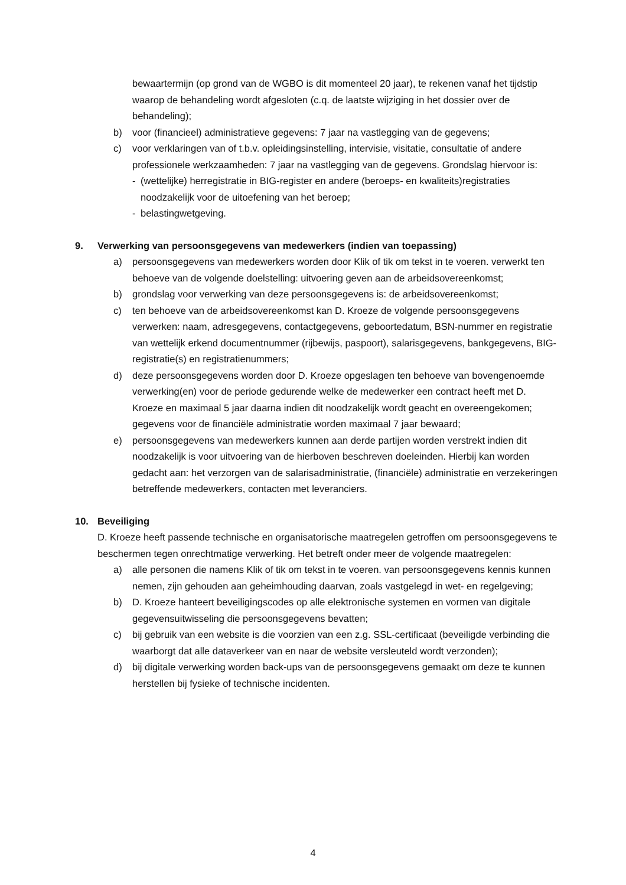bewaartermijn (op grond van de WGBO is dit momenteel 20 jaar), te rekenen vanaf het tijdstip waarop de behandeling wordt afgesloten (c.q. de laatste wijziging in het dossier over de behandeling);
b) voor (financieel) administratieve gegevens: 7 jaar na vastlegging van de gegevens;
c) voor verklaringen van of t.b.v. opleidingsinstelling, intervisie, visitatie, consultatie of andere professionele werkzaamheden: 7 jaar na vastlegging van de gegevens. Grondslag hiervoor is:
- (wettelijke) herregistratie in BIG-register en andere (beroeps- en kwaliteits)registraties noodzakelijk voor de uitoefening van het beroep;
- belastingwetgeving.
9. Verwerking van persoonsgegevens van medewerkers (indien van toepassing)
a) persoonsgegevens van medewerkers worden door Klik of tik om tekst in te voeren. verwerkt ten behoeve van de volgende doelstelling: uitvoering geven aan de arbeidsovereenkomst;
b) grondslag voor verwerking van deze persoonsgegevens is: de arbeidsovereenkomst;
c) ten behoeve van de arbeidsovereenkomst kan D. Kroeze de volgende persoonsgegevens verwerken: naam, adresgegevens, contactgegevens, geboortedatum, BSN-nummer en registratie van wettelijk erkend documentnummer (rijbewijs, paspoort), salarisgegevens, bankgegevens, BIG-registratie(s) en registratienummers;
d) deze persoonsgegevens worden door D. Kroeze opgeslagen ten behoeve van bovengenoemde verwerking(en) voor de periode gedurende welke de medewerker een contract heeft met D. Kroeze en maximaal 5 jaar daarna indien dit noodzakelijk wordt geacht en overeengekomen; gegevens voor de financiële administratie worden maximaal 7 jaar bewaard;
e) persoonsgegevens van medewerkers kunnen aan derde partijen worden verstrekt indien dit noodzakelijk is voor uitvoering van de hierboven beschreven doeleinden. Hierbij kan worden gedacht aan: het verzorgen van de salarisadministratie, (financiële) administratie en verzekeringen betreffende medewerkers, contacten met leveranciers.
10. Beveiliging
D. Kroeze heeft passende technische en organisatorische maatregelen getroffen om persoonsgegevens te beschermen tegen onrechtmatige verwerking. Het betreft onder meer de volgende maatregelen:
a) alle personen die namens Klik of tik om tekst in te voeren. van persoonsgegevens kennis kunnen nemen, zijn gehouden aan geheimhouding daarvan, zoals vastgelegd in wet- en regelgeving;
b) D. Kroeze hanteert beveiligingscodes op alle elektronische systemen en vormen van digitale gegevensuitwisseling die persoonsgegevens bevatten;
c) bij gebruik van een website is die voorzien van een z.g. SSL-certificaat (beveiligde verbinding die waarborgt dat alle dataverkeer van en naar de website versleuteld wordt verzonden);
d) bij digitale verwerking worden back-ups van de persoonsgegevens gemaakt om deze te kunnen herstellen bij fysieke of technische incidenten.
4